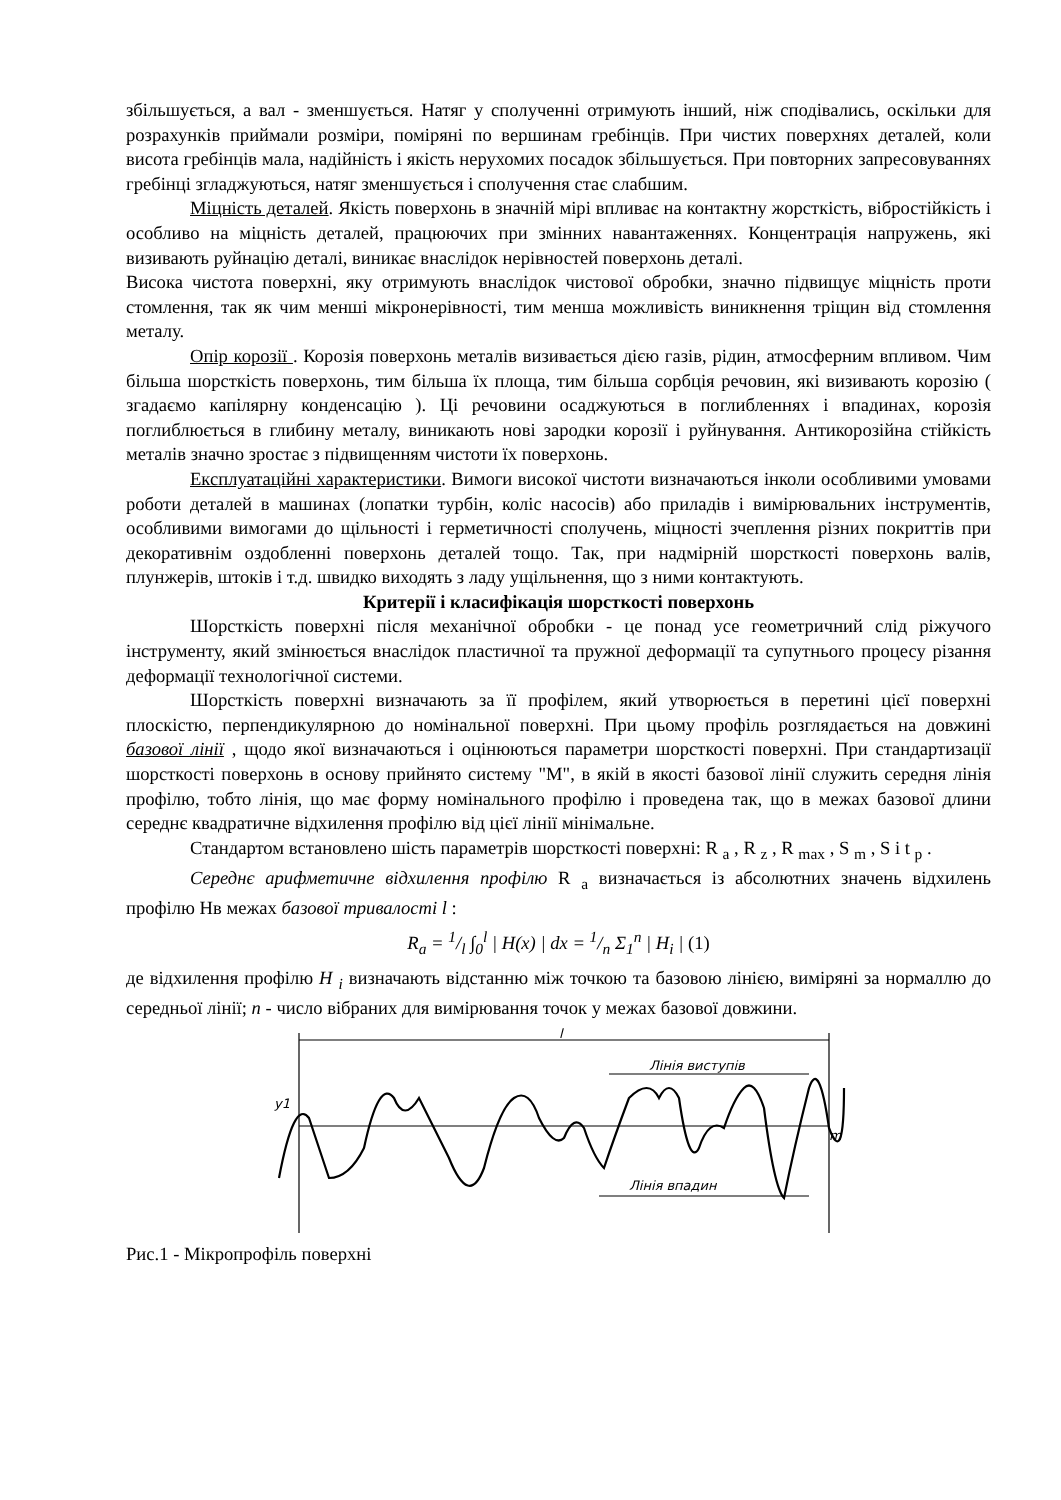збільшується, а вал - зменшується. Натяг у сполученні отримують інший, ніж сподівались, оскільки для розрахунків приймали розміри, поміряні по вершинам гребінців. При чистих поверхнях деталей, коли висота гребінців мала, надійність і якість нерухомих посадок збільшується. При повторних запресовуваннях гребінці згладжуються, натяг зменшується і сполучення стає слабшим.
Міцність деталей. Якість поверхонь в значній мірі впливає на контактну жорсткість, вібростійкість і особливо на міцність деталей, працюючих при змінних навантаженнях. Концентрація напружень, які визивають руйнацію деталі, виникає внаслідок нерівностей поверхонь деталі.
Висока чистота поверхні, яку отримують внаслідок чистової обробки, значно підвищує міцність проти стомлення, так як чим менші мікронерівності, тим менша можливість виникнення тріщин від стомлення металу.
Опір корозії . Корозія поверхонь металів визивається дією газів, рідин, атмосферним впливом. Чим більша шорсткість поверхонь, тим більша їх площа, тим більша сорбція речовин, які визивають корозію ( згадаємо капілярну конденсацію ). Ці речовини осаджуються в поглибленнях і впадинах, корозія поглиблюється в глибину металу, виникають нові зародки корозії і руйнування. Антикорозійна стійкість металів значно зростає з підвищенням чистоти їх поверхонь.
Експлуатаційні характеристики. Вимоги високої чистоти визначаються інколи особливими умовами роботи деталей в машинах (лопатки турбін, коліс насосів) або приладів і вимірювальних інструментів, особливими вимогами до щільності і герметичності сполучень, міцності зчеплення різних покриттів при декоративнім оздобленні поверхонь деталей тощо. Так, при надмірній шорсткості поверхонь валів, плунжерів, штоків і т.д. швидко виходять з ладу ущільнення, що з ними контактують.
Критерії і класифікація шорсткості поверхонь
Шорсткість поверхні після механічної обробки - це понад усе геометричний слід ріжучого інструменту, який змінюється внаслідок пластичної та пружної деформації та супутнього процесу різання деформації технологічної системи.
Шорсткість поверхні визначають за її профілем, який утворюється в перетині цієї поверхні плоскістю, перпендикулярною до номінальної поверхні. При цьому профіль розглядається на довжині базової лінії , щодо якої визначаються і оцінюються параметри шорсткості поверхні. При стандартизації шорсткості поверхонь в основу прийнято систему "М", в якій в якості базової лінії служить середня лінія профілю, тобто лінія, що має форму номінального профілю і проведена так, що в межах базової длини середнє квадратичне відхилення профілю від цієї лінії мінімальне.
Стандартом встановлено шість параметрів шорсткості поверхні: R <sub>a</sub> , R <sub>z</sub> , R <sub>max</sub> , S <sub>m</sub> , S і t <sub>p</sub> .
Середнє арифметичне відхилення профілю R <sub>a</sub> визначається із абсолютних значень відхилень профілю Нв межах базової тривалості l :
R<sub>a</sub> = 1/l ∫<sub>0</sub><sup>l</sup> | H(x) | dx = 1/n Σ<sub>1</sub><sup>n</sup> | H<sub>i</sub> | (1)
де відхилення профілю H <sub>i</sub> визначають відстанню між точкою та базовою лінією, виміряні за нормаллю до середньої лінії; n - число вібраних для вимірювання точок у межах базової довжини.
l
Лінія виступів
Лінія впадин
m
y1
Рис.1 - Мікропрофіль поверхні